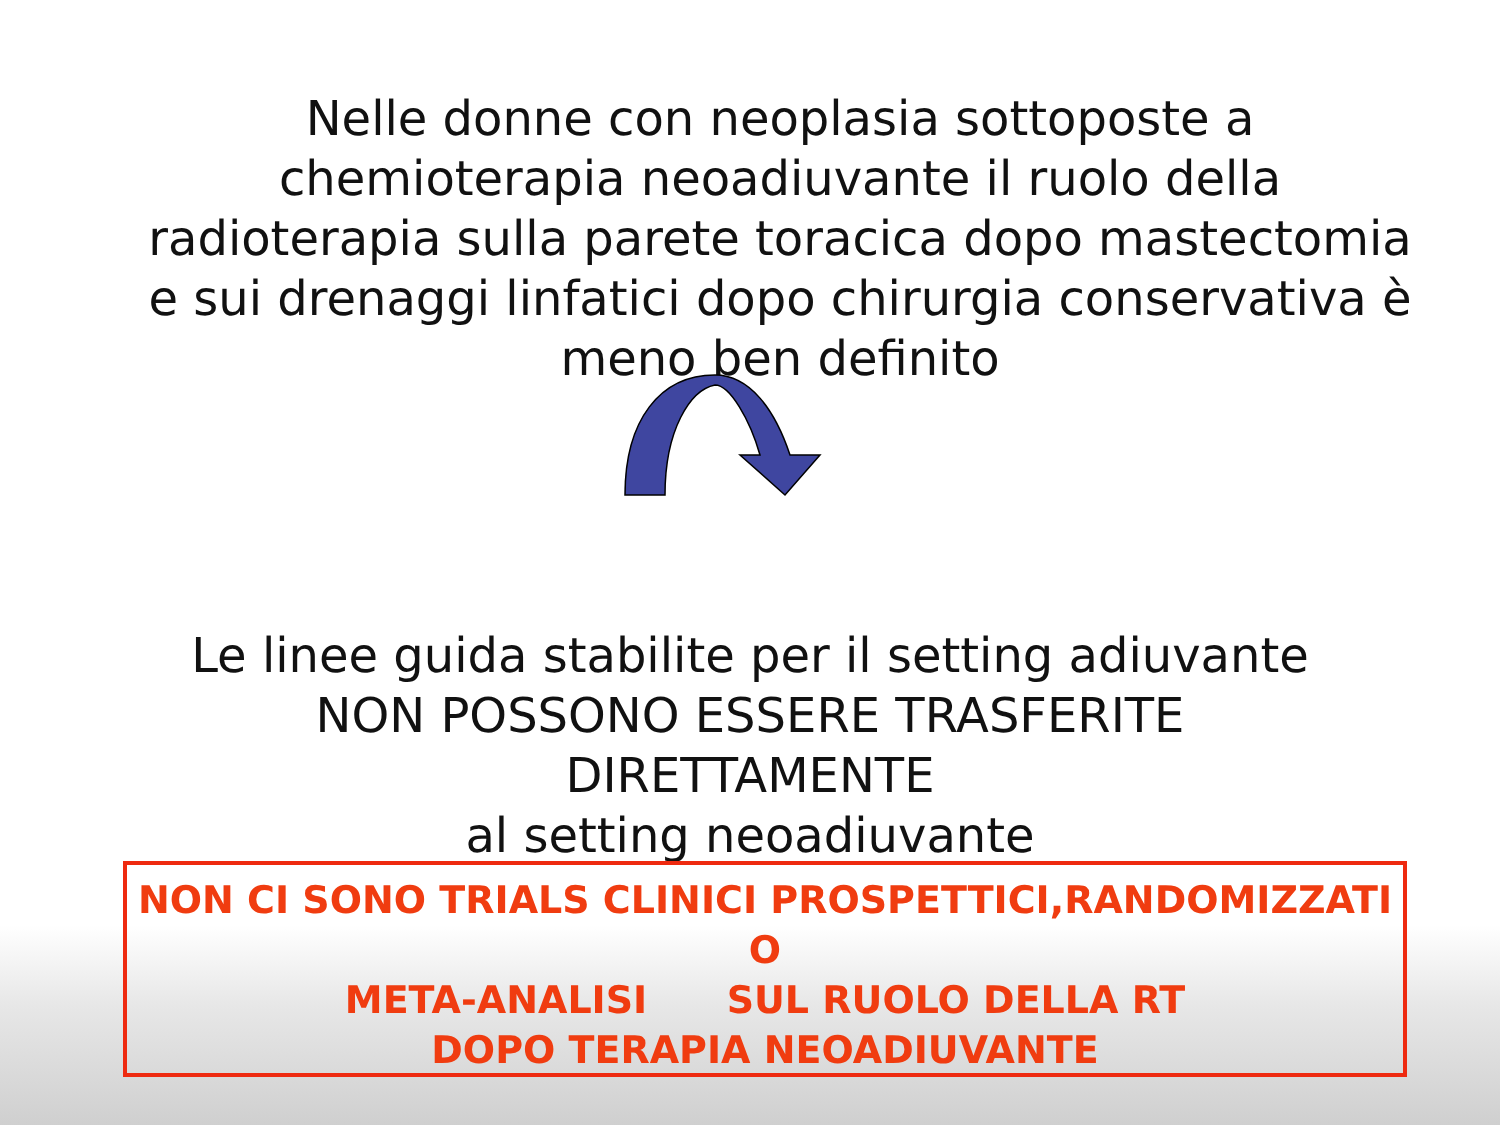Nelle donne con neoplasia sottoposte a chemioterapia neoadiuvante il ruolo della radioterapia sulla parete toracica dopo mastectomia e sui drenaggi linfatici dopo chirurgia conservativa è meno ben definito
Le linee guida stabilite per il setting adiuvante
NON POSSONO ESSERE TRASFERITE DIRETTAMENTE
al setting neoadiuvante
NON CI SONO TRIALS CLINICI PROSPETTICI,RANDOMIZZATI O
META-ANALISI SUL RUOLO DELLA RT
DOPO TERAPIA NEOADIUVANTE